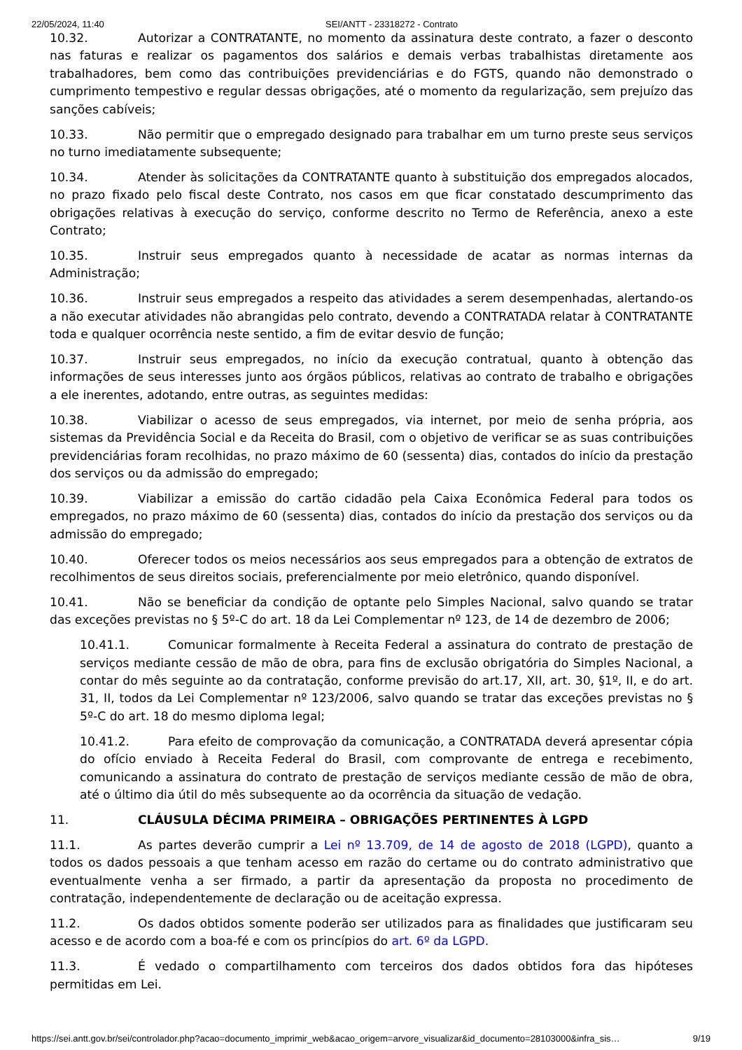22/05/2024, 11:40 SEI/ANTT - 23318272 - Contrato
10.32. Autorizar a CONTRATANTE, no momento da assinatura deste contrato, a fazer o desconto nas faturas e realizar os pagamentos dos salários e demais verbas trabalhistas diretamente aos trabalhadores, bem como das contribuições previdenciárias e do FGTS, quando não demonstrado o cumprimento tempestivo e regular dessas obrigações, até o momento da regularização, sem prejuízo das sanções cabíveis;
10.33. Não permitir que o empregado designado para trabalhar em um turno preste seus serviços no turno imediatamente subsequente;
10.34. Atender às solicitações da CONTRATANTE quanto à substituição dos empregados alocados, no prazo fixado pelo fiscal deste Contrato, nos casos em que ficar constatado descumprimento das obrigações relativas à execução do serviço, conforme descrito no Termo de Referência, anexo a este Contrato;
10.35. Instruir seus empregados quanto à necessidade de acatar as normas internas da Administração;
10.36. Instruir seus empregados a respeito das atividades a serem desempenhadas, alertando-os a não executar atividades não abrangidas pelo contrato, devendo a CONTRATADA relatar à CONTRATANTE toda e qualquer ocorrência neste sentido, a fim de evitar desvio de função;
10.37. Instruir seus empregados, no início da execução contratual, quanto à obtenção das informações de seus interesses junto aos órgãos públicos, relativas ao contrato de trabalho e obrigações a ele inerentes, adotando, entre outras, as seguintes medidas:
10.38. Viabilizar o acesso de seus empregados, via internet, por meio de senha própria, aos sistemas da Previdência Social e da Receita do Brasil, com o objetivo de verificar se as suas contribuições previdenciárias foram recolhidas, no prazo máximo de 60 (sessenta) dias, contados do início da prestação dos serviços ou da admissão do empregado;
10.39. Viabilizar a emissão do cartão cidadão pela Caixa Econômica Federal para todos os empregados, no prazo máximo de 60 (sessenta) dias, contados do início da prestação dos serviços ou da admissão do empregado;
10.40. Oferecer todos os meios necessários aos seus empregados para a obtenção de extratos de recolhimentos de seus direitos sociais, preferencialmente por meio eletrônico, quando disponível.
10.41. Não se beneficiar da condição de optante pelo Simples Nacional, salvo quando se tratar das exceções previstas no § 5º-C do art. 18 da Lei Complementar nº 123, de 14 de dezembro de 2006;
10.41.1. Comunicar formalmente à Receita Federal a assinatura do contrato de prestação de serviços mediante cessão de mão de obra, para fins de exclusão obrigatória do Simples Nacional, a contar do mês seguinte ao da contratação, conforme previsão do art.17, XII, art. 30, §1º, II, e do art. 31, II, todos da Lei Complementar nº 123/2006, salvo quando se tratar das exceções previstas no § 5º-C do art. 18 do mesmo diploma legal;
10.41.2. Para efeito de comprovação da comunicação, a CONTRATADA deverá apresentar cópia do ofício enviado à Receita Federal do Brasil, com comprovante de entrega e recebimento, comunicando a assinatura do contrato de prestação de serviços mediante cessão de mão de obra, até o último dia útil do mês subsequente ao da ocorrência da situação de vedação.
11. CLÁUSULA DÉCIMA PRIMEIRA – OBRIGAÇÕES PERTINENTES À LGPD
11.1. As partes deverão cumprir a Lei nº 13.709, de 14 de agosto de 2018 (LGPD), quanto a todos os dados pessoais a que tenham acesso em razão do certame ou do contrato administrativo que eventualmente venha a ser firmado, a partir da apresentação da proposta no procedimento de contratação, independentemente de declaração ou de aceitação expressa.
11.2. Os dados obtidos somente poderão ser utilizados para as finalidades que justificaram seu acesso e de acordo com a boa-fé e com os princípios do art. 6º da LGPD.
11.3. É vedado o compartilhamento com terceiros dos dados obtidos fora das hipóteses permitidas em Lei.
https://sei.antt.gov.br/sei/controlador.php?acao=documento_imprimir_web&acao_origem=arvore_visualizar&id_documento=28103000&infra_sis… 9/19